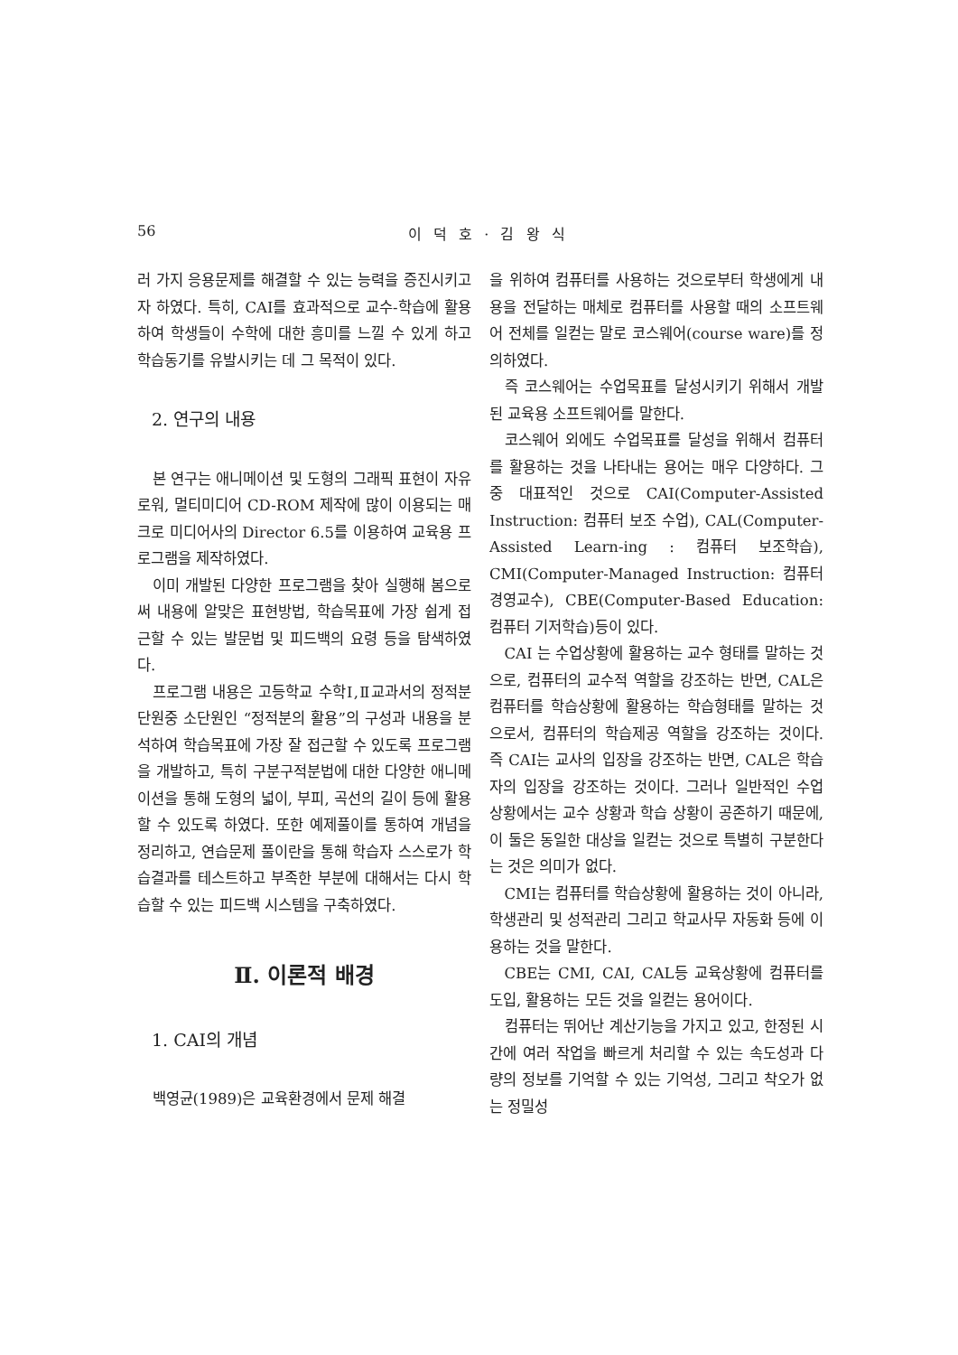56 이 덕 호 · 김 왕 식
러 가지 응용문제를 해결할 수 있는 능력을 증진시키고자 하였다. 특히, CAI를 효과적으로 교수-학습에 활용하여 학생들이 수학에 대한 흥미를 느낄 수 있게 하고 학습동기를 유발시키는 데 그 목적이 있다.
2. 연구의 내용
본 연구는 애니메이션 및 도형의 그래픽 표현이 자유로워, 멀티미디어 CD-ROM 제작에 많이 이용되는 매크로 미디어사의 Director 6.5를 이용하여 교육용 프로그램을 제작하였다.
이미 개발된 다양한 프로그램을 찾아 실행해 봄으로써 내용에 알맞은 표현방법, 학습목표에 가장 쉽게 접근할 수 있는 발문법 및 피드백의 요령 등을 탐색하였다.
프로그램 내용은 고등학교 수학Ⅰ,Ⅱ교과서의 정적분 단원중 소단원인 “정적분의 활용”의 구성과 내용을 분석하여 학습목표에 가장 잘 접근할 수 있도록 프로그램을 개발하고, 특히 구분구적분법에 대한 다양한 애니메이션을 통해 도형의 넓이, 부피, 곡선의 길이 등에 활용할 수 있도록 하였다. 또한 예제풀이를 통하여 개념을 정리하고, 연습문제 풀이란을 통해 학습자 스스로가 학습결과를 테스트하고 부족한 부분에 대해서는 다시 학습할 수 있는 피드백 시스템을 구축하였다.
Ⅱ. 이론적 배경
1. CAI의 개념
백영균(1989)은 교육환경에서 문제 해결
을 위하여 컴퓨터를 사용하는 것으로부터 학생에게 내용을 전달하는 매체로 컴퓨터를 사용할 때의 소프트웨어 전체를 일컫는 말로 코스웨어(course ware)를 정의하였다.
즉 코스웨어는 수업목표를 달성시키기 위해서 개발된 교육용 소프트웨어를 말한다.
코스웨어 외에도 수업목표를 달성을 위해서 컴퓨터를 활용하는 것을 나타내는 용어는 매우 다양하다. 그 중 대표적인 것으로 CAI(Computer-Assisted Instruction: 컴퓨터 보조 수업), CAL(Computer-Assisted Learn-ing : 컴퓨터 보조학습), CMI(Computer-Managed Instruction: 컴퓨터 경영교수), CBE(Computer-Based Education: 컴퓨터 기저학습)등이 있다.
CAI 는 수업상황에 활용하는 교수 형태를 말하는 것으로, 컴퓨터의 교수적 역할을 강조하는 반면, CAL은 컴퓨터를 학습상황에 활용하는 학습형태를 말하는 것으로서, 컴퓨터의 학습제공 역할을 강조하는 것이다. 즉 CAI는 교사의 입장을 강조하는 반면, CAL은 학습자의 입장을 강조하는 것이다. 그러나 일반적인 수업 상황에서는 교수 상황과 학습 상황이 공존하기 때문에, 이 둘은 동일한 대상을 일컫는 것으로 특별히 구분한다는 것은 의미가 없다.
CMI는 컴퓨터를 학습상황에 활용하는 것이 아니라, 학생관리 및 성적관리 그리고 학교사무 자동화 등에 이용하는 것을 말한다.
CBE는 CMI, CAI, CAL등 교육상황에 컴퓨터를 도입, 활용하는 모든 것을 일컫는 용어이다.
컴퓨터는 뛰어난 계산기능을 가지고 있고, 한정된 시간에 여러 작업을 빠르게 처리할 수 있는 속도성과 다량의 정보를 기억할 수 있는 기억성, 그리고 착오가 없는 정밀성